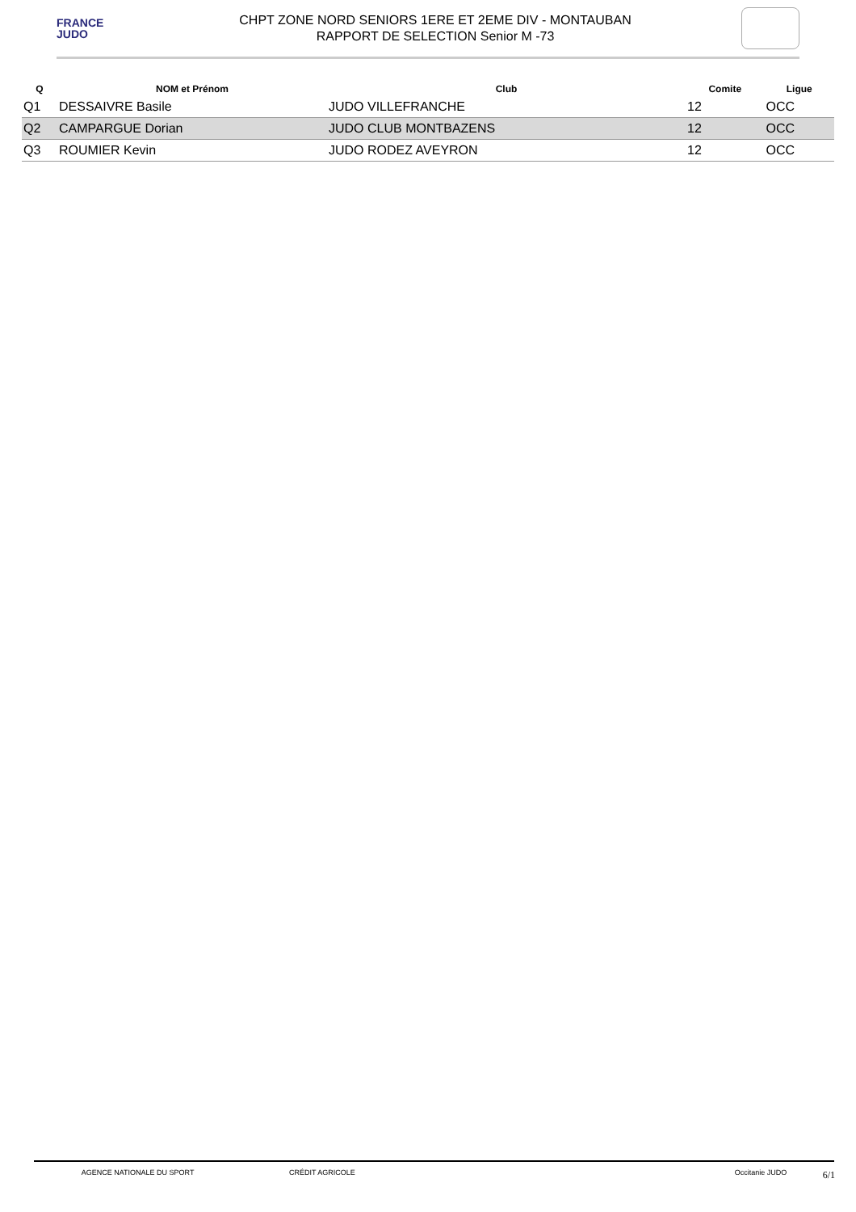FRANCE
JUDO
CHPT ZONE NORD SENIORS 1ERE ET 2EME DIV - MONTAUBAN
RAPPORT DE SELECTION Senior M -73
| Q | NOM et Prénom | Club | Comite | Ligue |
| --- | --- | --- | --- | --- |
| Q1 | DESSAIVRE Basile | JUDO VILLEFRANCHE | 12 | OCC |
| Q2 | CAMPARGUE Dorian | JUDO CLUB MONTBAZENS | 12 | OCC |
| Q3 | ROUMIER Kevin | JUDO RODEZ AVEYRON | 12 | OCC |
AGENCE NATIONALE DU SPORT CRÉDIT AGRICOLE Occitanie JUDO
6/1